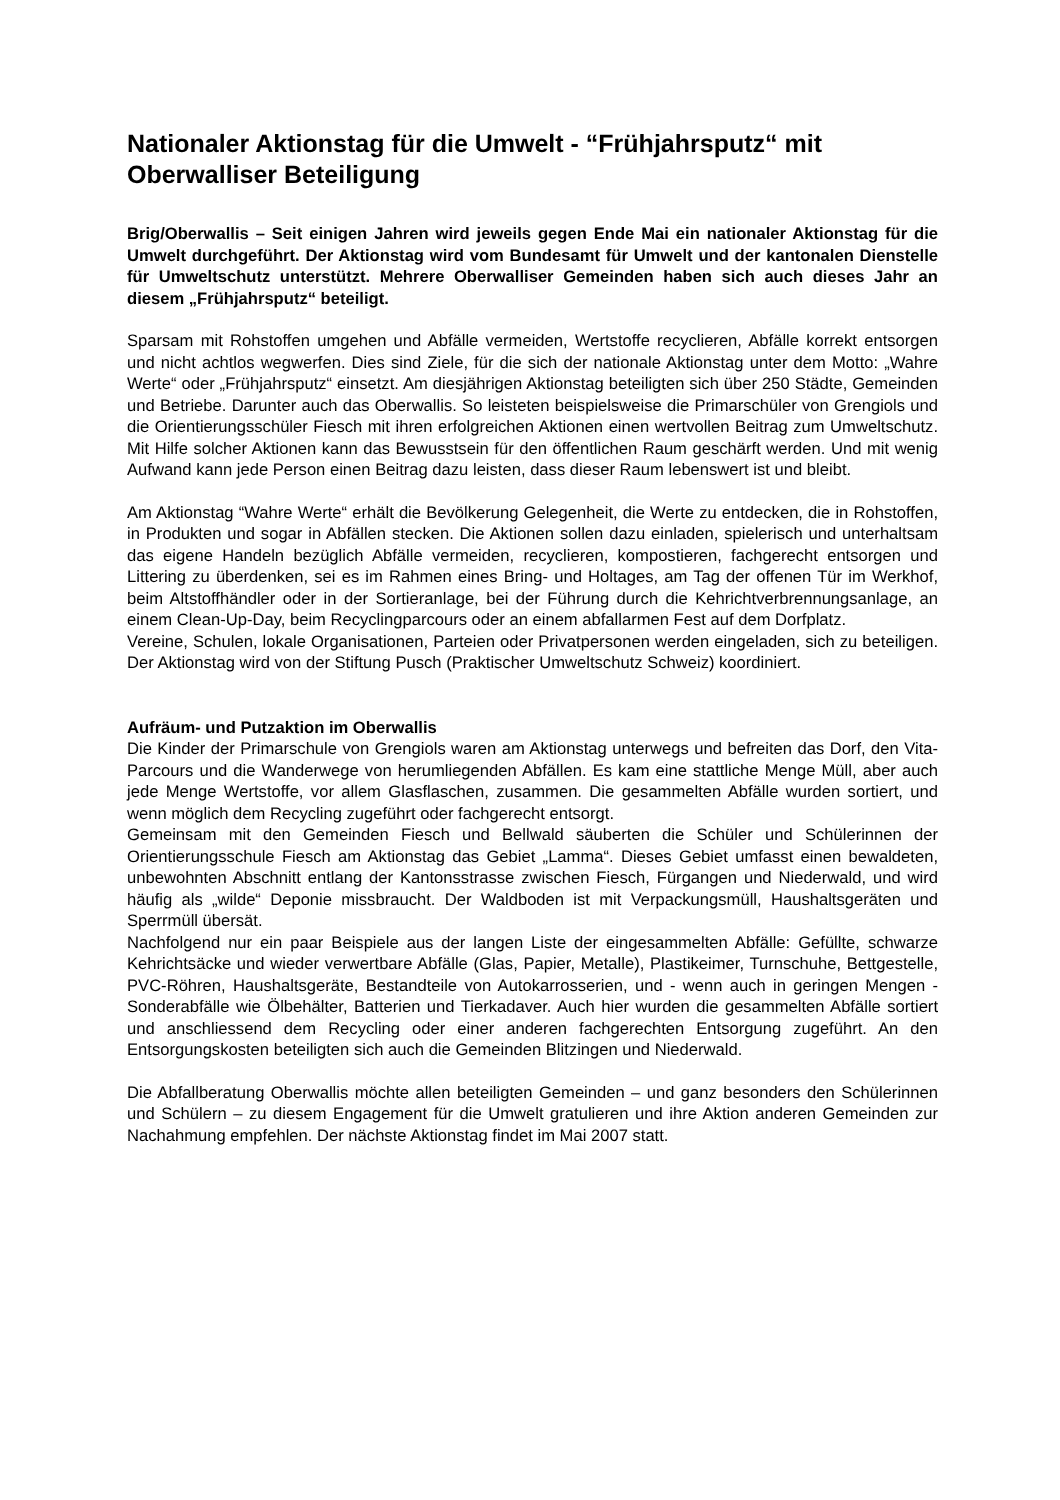Nationaler Aktionstag für die Umwelt - “Frühjahrsputz“ mit Oberwalliser Beteiligung
Brig/Oberwallis – Seit einigen Jahren wird jeweils gegen Ende Mai ein nationaler Aktionstag für die Umwelt durchgeführt. Der Aktionstag wird vom Bundesamt für Umwelt und der kantonalen Dienstelle für Umweltschutz unterstützt. Mehrere Oberwalliser Gemeinden haben sich auch dieses Jahr an diesem „Frühjahrsputz“ beteiligt.
Sparsam mit Rohstoffen umgehen und Abfälle vermeiden, Wertstoffe recyclieren, Abfälle korrekt entsorgen und nicht achtlos wegwerfen. Dies sind Ziele, für die sich der nationale Aktionstag unter dem Motto: „Wahre Werte“ oder „Frühjahrsputz“ einsetzt. Am diesjährigen Aktionstag beteiligten sich über 250 Städte, Gemeinden und Betriebe. Darunter auch das Oberwallis. So leisteten beispielsweise die Primarschüler von Grengiols und die Orientierungsschüler Fiesch mit ihren erfolgreichen Aktionen einen wertvollen Beitrag zum Umweltschutz. Mit Hilfe solcher Aktionen kann das Bewusstsein für den öffentlichen Raum geschärft werden. Und mit wenig Aufwand kann jede Person einen Beitrag dazu leisten, dass dieser Raum lebenswert ist und bleibt.
Am Aktionstag “Wahre Werte“ erhält die Bevölkerung Gelegenheit, die Werte zu entdecken, die in Rohstoffen, in Produkten und sogar in Abfällen stecken. Die Aktionen sollen dazu einladen, spielerisch und unterhaltsam das eigene Handeln bezüglich Abfälle vermeiden, recyclieren, kompostieren, fachgerecht entsorgen und Littering zu überdenken, sei es im Rahmen eines Bring- und Holtages, am Tag der offenen Tür im Werkhof, beim Altstoffhändler oder in der Sortieranlage, bei der Führung durch die Kehrichtverbrennungsanlage, an einem Clean-Up-Day, beim Recyclingparcours oder an einem abfallarmen Fest auf dem Dorfplatz.
Vereine, Schulen, lokale Organisationen, Parteien oder Privatpersonen werden eingeladen, sich zu beteiligen. Der Aktionstag wird von der Stiftung Pusch (Praktischer Umweltschutz Schweiz) koordiniert.
Aufräum- und Putzaktion im Oberwallis
Die Kinder der Primarschule von Grengiols waren am Aktionstag unterwegs und befreiten das Dorf, den Vita-Parcours und die Wanderwege von herumliegenden Abfällen. Es kam eine stattliche Menge Müll, aber auch jede Menge Wertstoffe, vor allem Glasflaschen, zusammen. Die gesammelten Abfälle wurden sortiert, und wenn möglich dem Recycling zugeführt oder fachgerecht entsorgt.
Gemeinsam mit den Gemeinden Fiesch und Bellwald säuberten die Schüler und Schülerinnen der Orientierungsschule Fiesch am Aktionstag das Gebiet „Lamma“. Dieses Gebiet umfasst einen bewaldeten, unbewohnten Abschnitt entlang der Kantonsstrasse zwischen Fiesch, Fürgangen und Niederwald, und wird häufig als „wilde“ Deponie missbraucht. Der Waldboden ist mit Verpackungsmüll, Haushaltsgeräten und Sperrmüll übersät.
Nachfolgend nur ein paar Beispiele aus der langen Liste der eingesammelten Abfälle: Gefüllte, schwarze Kehrichtsäcke und wieder verwertbare Abfälle (Glas, Papier, Metalle), Plastikeimer, Turnschuhe, Bettgestelle, PVC-Röhren, Haushaltsgeräte, Bestandteile von Autokarrosserien, und - wenn auch in geringen Mengen - Sonderabfälle wie Ölbehälter, Batterien und Tierkadaver. Auch hier wurden die gesammelten Abfälle sortiert und anschliessend dem Recycling oder einer anderen fachgerechten Entsorgung zugeführt. An den Entsorgungskosten beteiligten sich auch die Gemeinden Blitzingen und Niederwald.
Die Abfallberatung Oberwallis möchte allen beteiligten Gemeinden – und ganz besonders den Schülerinnen und Schülern – zu diesem Engagement für die Umwelt gratulieren und ihre Aktion anderen Gemeinden zur Nachahmung empfehlen. Der nächste Aktionstag findet im Mai 2007 statt.